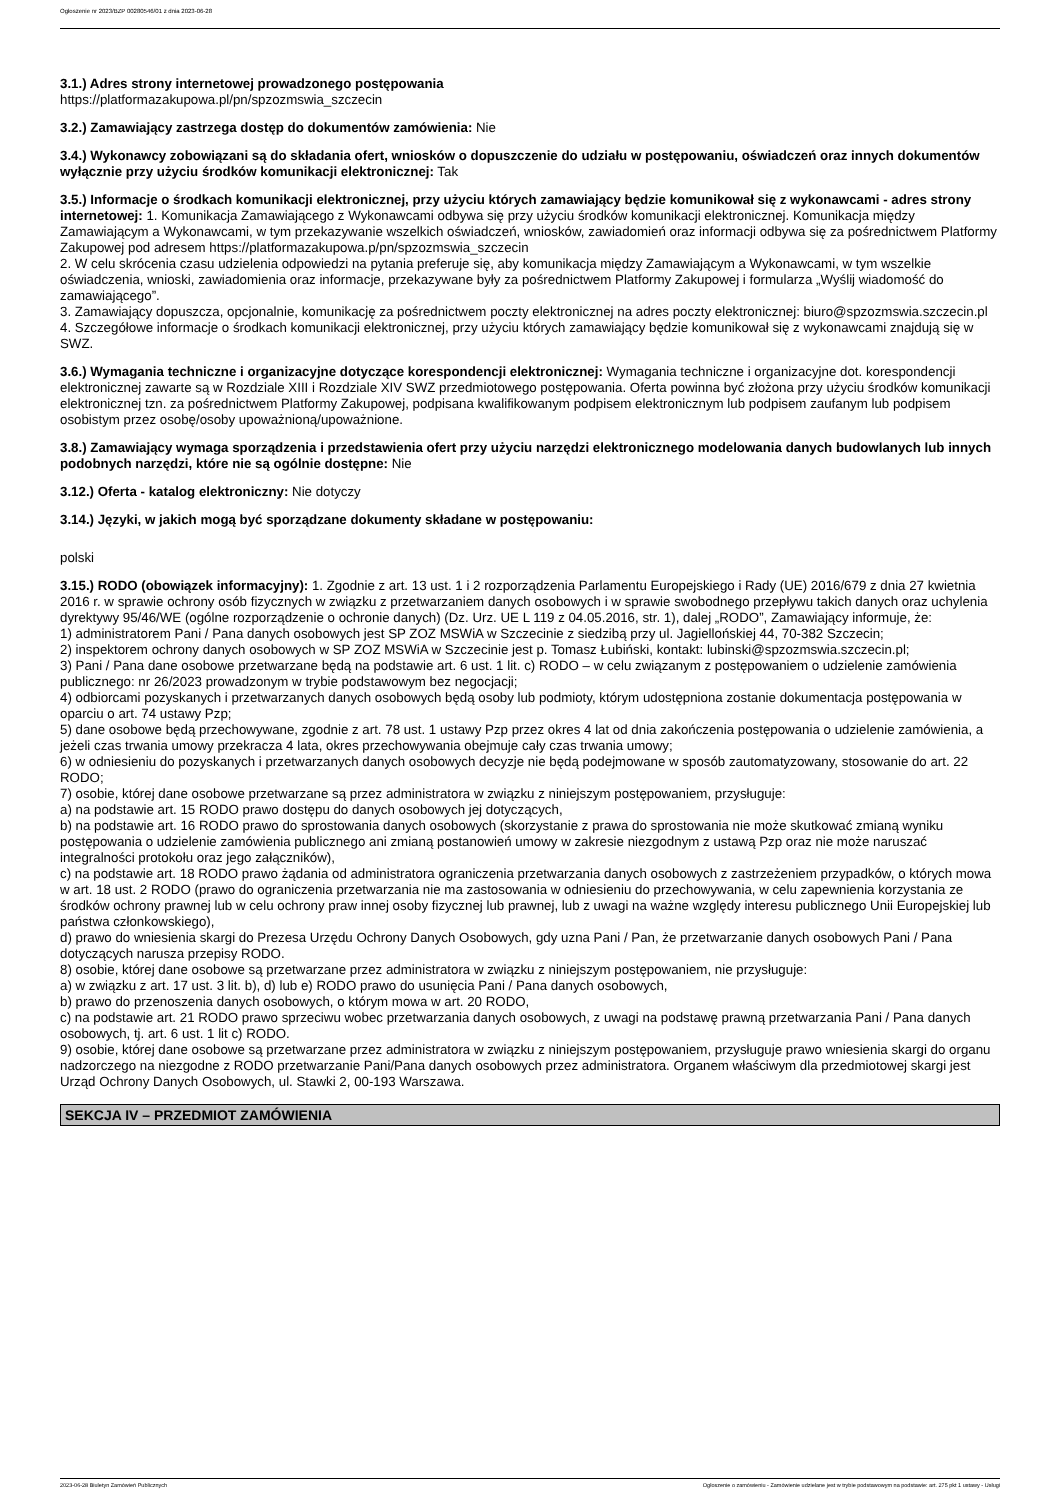Ogłoszenie nr 2023/BZP 00280546/01 z dnia 2023-06-28
3.1.) Adres strony internetowej prowadzonego postępowania
https://platformazakupowa.pl/pn/spzozmswia_szczecin
3.2.) Zamawiający zastrzega dostęp do dokumentów zamówienia: Nie
3.4.) Wykonawcy zobowiązani są do składania ofert, wniosków o dopuszczenie do udziału w postępowaniu, oświadczeń oraz innych dokumentów wyłącznie przy użyciu środków komunikacji elektronicznej: Tak
3.5.) Informacje o środkach komunikacji elektronicznej, przy użyciu których zamawiający będzie komunikował się z wykonawcami - adres strony internetowej: 1. Komunikacja Zamawiającego z Wykonawcami odbywa się przy użyciu środków komunikacji elektronicznej. Komunikacja między Zamawiającym a Wykonawcami, w tym przekazywanie wszelkich oświadczeń, wniosków, zawiadomień oraz informacji odbywa się za pośrednictwem Platformy Zakupowej pod adresem https://platformazakupowa.p/pn/spzozmswia_szczecin
2. W celu skrócenia czasu udzielenia odpowiedzi na pytania preferuje się, aby komunikacja między Zamawiającym a Wykonawcami, w tym wszelkie oświadczenia, wnioski, zawiadomienia oraz informacje, przekazywane były za pośrednictwem Platformy Zakupowej i formularza „Wyślij wiadomość do zamawiającego”.
3. Zamawiający dopuszcza, opcjonalnie, komunikację za pośrednictwem poczty elektronicznej na adres poczty elektronicznej: biuro@spzozmswia.szczecin.pl
4. Szczegółowe informacje o środkach komunikacji elektronicznej, przy użyciu których zamawiający będzie komunikował się z wykonawcami znajdują się w SWZ.
3.6.) Wymagania techniczne i organizacyjne dotyczące korespondencji elektronicznej: Wymagania techniczne i organizacyjne dot. korespondencji elektronicznej zawarte są w Rozdziale XIII i Rozdziale XIV SWZ przedmiotowego postępowania. Oferta powinna być złożona przy użyciu środków komunikacji elektronicznej tzn. za pośrednictwem Platformy Zakupowej, podpisana kwalifikowanym podpisem elektronicznym lub podpisem zaufanym lub podpisem osobistym przez osobę/osoby upoważnioną/upoważnione.
3.8.) Zamawiający wymaga sporządzenia i przedstawienia ofert przy użyciu narzędzi elektronicznego modelowania danych budowlanych lub innych podobnych narzędzi, które nie są ogólnie dostępne: Nie
3.12.) Oferta - katalog elektroniczny: Nie dotyczy
3.14.) Języki, w jakich mogą być sporządzane dokumenty składane w postępowaniu:
polski
3.15.) RODO (obowiązek informacyjny): 1. Zgodnie z art. 13 ust. 1 i 2 rozporządzenia Parlamentu Europejskiego i Rady (UE) 2016/679 z dnia 27 kwietnia 2016 r. w sprawie ochrony osób fizycznych w związku z przetwarzaniem danych osobowych i w sprawie swobodnego przepływu takich danych oraz uchylenia dyrektywy 95/46/WE (ogólne rozporządzenie o ochronie danych) (Dz. Urz. UE L 119 z 04.05.2016, str. 1), dalej „RODO”, Zamawiający informuje, że:
1) administratorem Pani / Pana danych osobowych jest SP ZOZ MSWiA w Szczecinie z siedzibą przy ul. Jagiellońskiej 44, 70-382 Szczecin;
2) inspektorem ochrony danych osobowych w SP ZOZ MSWiA w Szczecinie jest p. Tomasz Łubiński, kontakt: lubinski@spzozmswia.szczecin.pl;
3) Pani / Pana dane osobowe przetwarzane będą na podstawie art. 6 ust. 1 lit. c) RODO – w celu związanym z postępowaniem o udzielenie zamówienia publicznego: nr 26/2023 prowadzonym w trybie podstawowym bez negocjacji;
4) odbiorcami pozyskanych i przetwarzanych danych osobowych będą osoby lub podmioty, którym udostępniona zostanie dokumentacja postępowania w oparciu o art. 74 ustawy Pzp;
5) dane osobowe będą przechowywane, zgodnie z art. 78 ust. 1 ustawy Pzp przez okres 4 lat od dnia zakończenia postępowania o udzielenie zamówienia, a jeżeli czas trwania umowy przekracza 4 lata, okres przechowywania obejmuje cały czas trwania umowy;
6) w odniesieniu do pozyskanych i przetwarzanych danych osobowych decyzje nie będą podejmowane w sposób zautomatyzowany, stosowanie do art. 22 RODO;
7) osobie, której dane osobowe przetwarzane są przez administratora w związku z niniejszym postępowaniem, przysługuje:
a) na podstawie art. 15 RODO prawo dostępu do danych osobowych jej dotyczących,
b) na podstawie art. 16 RODO prawo do sprostowania danych osobowych (skorzystanie z prawa do sprostowania nie może skutkować zmianą wyniku postępowania o udzielenie zamówienia publicznego ani zmianą postanowień umowy w zakresie niezgodnym z ustawą Pzp oraz nie może naruszać integralności protokołu oraz jego załączników),
c) na podstawie art. 18 RODO prawo żądania od administratora ograniczenia przetwarzania danych osobowych z zastrzeżeniem przypadków, o których mowa w art. 18 ust. 2 RODO (prawo do ograniczenia przetwarzania nie ma zastosowania w odniesieniu do przechowywania, w celu zapewnienia korzystania ze środków ochrony prawnej lub w celu ochrony praw innej osoby fizycznej lub prawnej, lub z uwagi na ważne względy interesu publicznego Unii Europejskiej lub państwa członkowskiego),
d) prawo do wniesienia skargi do Prezesa Urzędu Ochrony Danych Osobowych, gdy uzna Pani / Pan, że przetwarzanie danych osobowych Pani / Pana dotyczących narusza przepisy RODO.
8) osobie, której dane osobowe są przetwarzane przez administratora w związku z niniejszym postępowaniem, nie przysługuje:
a) w związku z art. 17 ust. 3 lit. b), d) lub e) RODO prawo do usunięcia Pani / Pana danych osobowych,
b) prawo do przenoszenia danych osobowych, o którym mowa w art. 20 RODO,
c) na podstawie art. 21 RODO prawo sprzeciwu wobec przetwarzania danych osobowych, z uwagi na podstawę prawną przetwarzania Pani / Pana danych osobowych, tj. art. 6 ust. 1 lit c) RODO.
9) osobie, której dane osobowe są przetwarzane przez administratora w związku z niniejszym postępowaniem, przysługuje prawo wniesienia skargi do organu nadzorczego na niezgodne z RODO przetwarzanie Pani/Pana danych osobowych przez administratora. Organem właściwym dla przedmiotowej skargi jest Urząd Ochrony Danych Osobowych, ul. Stawki 2, 00-193 Warszawa.
SEKCJA IV – PRZEDMIOT ZAMÓWIENIA
2023-06-28 Biuletyn Zamówień Publicznych Ogłoszenie o zamówieniu - Zamówienie udzielane jest w trybie podstawowym na podstawie: art. 275 pkt 1 ustawy - Usługi